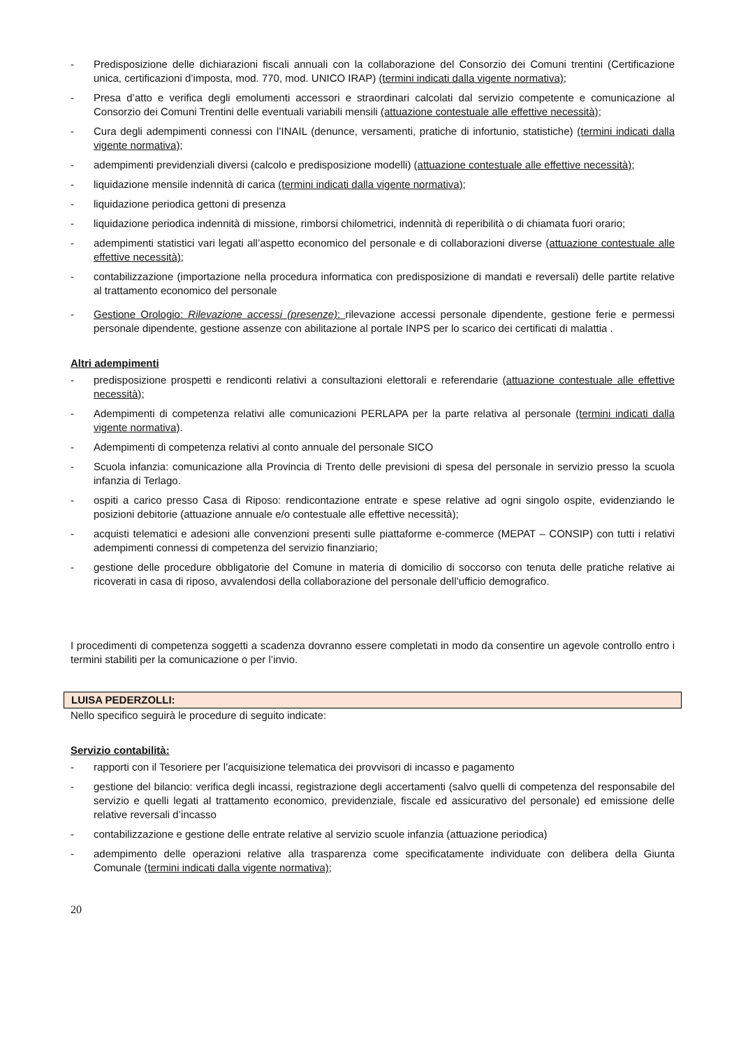- Predisposizione delle dichiarazioni fiscali annuali con la collaborazione del Consorzio dei Comuni trentini (Certificazione unica, certificazioni d’imposta, mod. 770, mod. UNICO IRAP) (termini indicati dalla vigente normativa);
- Presa d’atto e verifica degli emolumenti accessori e straordinari calcolati dal servizio competente e comunicazione al Consorzio dei Comuni Trentini delle eventuali variabili mensili (attuazione contestuale alle effettive necessità);
- Cura degli adempimenti connessi con l’INAIL (denunce, versamenti, pratiche di infortunio, statistiche) (termini indicati dalla vigente normativa);
- adempimenti previdenziali diversi (calcolo e predisposizione modelli) (attuazione contestuale alle effettive necessità);
- liquidazione mensile indennità di carica (termini indicati dalla vigente normativa);
- liquidazione periodica gettoni di presenza
- liquidazione periodica indennità di missione, rimborsi chilometrici, indennità di reperibilità o di chiamata fuori orario;
- adempimenti statistici vari legati all’aspetto economico del personale e di collaborazioni diverse (attuazione contestuale alle effettive necessità);
- contabilizzazione (importazione nella procedura informatica con predisposizione di mandati e reversali) delle partite relative al trattamento economico del personale
- Gestione Orologio: Rilevazione accessi (presenze): rilevazione accessi personale dipendente, gestione ferie e permessi personale dipendente, gestione assenze con abilitazione al portale INPS per lo scarico dei certificati di malattia .
Altri adempimenti
- predisposizione prospetti e rendiconti relativi a consultazioni elettorali e referendarie (attuazione contestuale alle effettive necessità);
- Adempimenti di competenza relativi alle comunicazioni PERLAPA per la parte relativa al personale (termini indicati dalla vigente normativa).
- Adempimenti di competenza relativi al conto annuale del personale SICO
- Scuola infanzia: comunicazione alla Provincia di Trento delle previsioni di spesa del personale in servizio presso la scuola infanzia di Terlago.
- ospiti a carico presso Casa di Riposo: rendicontazione entrate e spese relative ad ogni singolo ospite, evidenziando le posizioni debitorie (attuazione annuale e/o contestuale alle effettive necessità);
- acquisti telematici e adesioni alle convenzioni presenti sulle piattaforme e-commerce (MEPAT – CONSIP) con tutti i relativi adempimenti connessi di competenza del servizio finanziario;
- gestione delle procedure obbligatorie del Comune in materia di domicilio di soccorso con tenuta delle pratiche relative ai ricoverati in casa di riposo, avvalendosi della collaborazione del personale dell’ufficio demografico.
I procedimenti di competenza soggetti a scadenza dovranno essere completati in modo da consentire un agevole controllo entro i termini stabiliti per la comunicazione o per l’invio.
LUISA PEDERZOLLI:
Nello specifico seguirà le procedure di seguito indicate:
Servizio contabilità:
- rapporti con il Tesoriere per l’acquisizione telematica dei provvisori di incasso e pagamento
- gestione del bilancio: verifica degli incassi, registrazione degli accertamenti (salvo quelli di competenza del responsabile del servizio e quelli legati al trattamento economico, previdenziale, fiscale ed assicurativo del personale) ed emissione delle relative reversali d’incasso
- contabilizzazione e gestione delle entrate relative al servizio scuole infanzia (attuazione periodica)
- adempimento delle operazioni relative alla trasparenza come specificatamente individuate con delibera della Giunta Comunale (termini indicati dalla vigente normativa);
20